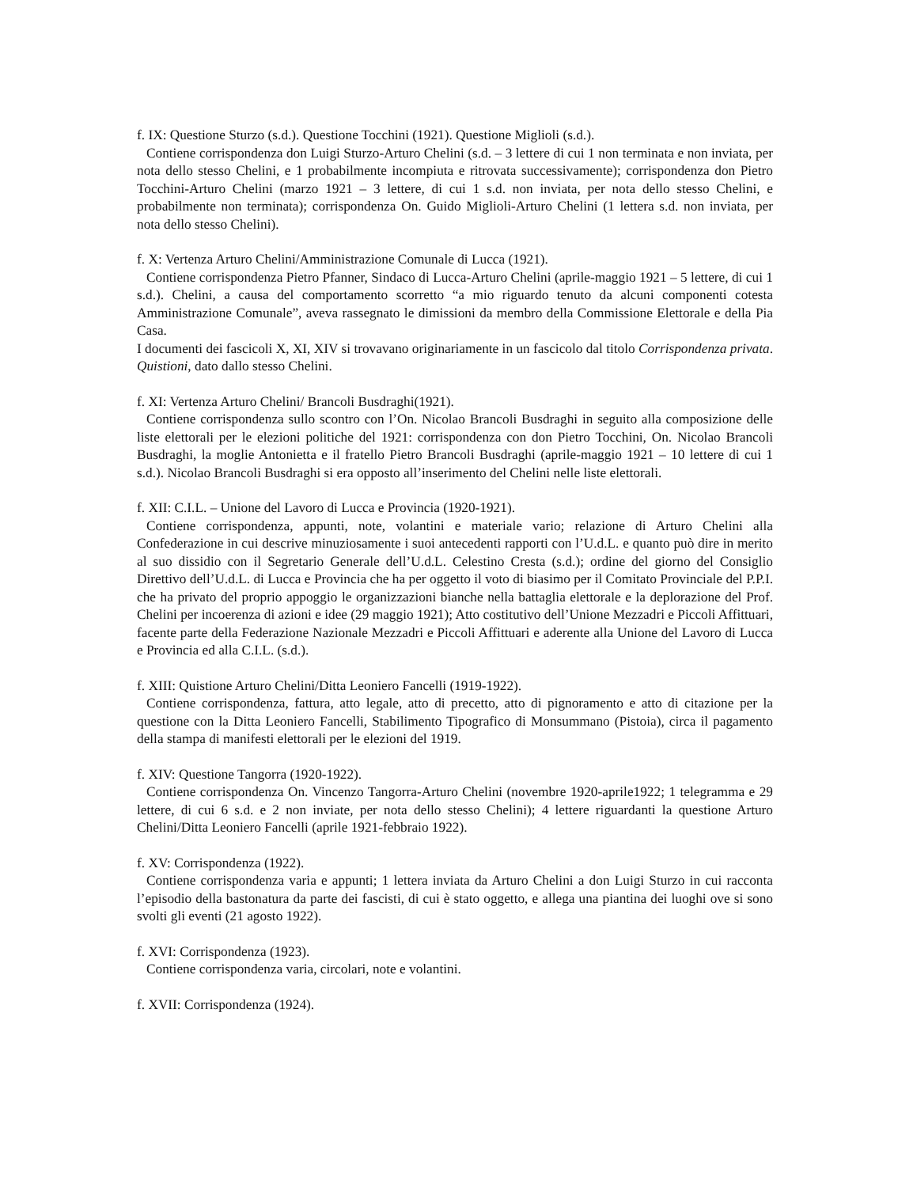f. IX: Questione Sturzo (s.d.). Questione Tocchini (1921). Questione Miglioli (s.d.).
Contiene corrispondenza don Luigi Sturzo-Arturo Chelini (s.d. – 3 lettere di cui 1 non terminata e non inviata, per nota dello stesso Chelini, e 1 probabilmente incompiuta e ritrovata successivamente); corrispondenza don Pietro Tocchini-Arturo Chelini (marzo 1921 – 3 lettere, di cui 1 s.d. non inviata, per nota dello stesso Chelini, e probabilmente non terminata); corrispondenza On. Guido Miglioli-Arturo Chelini (1 lettera s.d. non inviata, per nota dello stesso Chelini).
f. X: Vertenza Arturo Chelini/Amministrazione Comunale di Lucca (1921).
Contiene corrispondenza Pietro Pfanner, Sindaco di Lucca-Arturo Chelini (aprile-maggio 1921 – 5 lettere, di cui 1 s.d.). Chelini, a causa del comportamento scorretto “a mio riguardo tenuto da alcuni componenti cotesta Amministrazione Comunale”, aveva rassegnato le dimissioni da membro della Commissione Elettorale e della Pia Casa.
I documenti dei fascicoli X, XI, XIV si trovavano originariamente in un fascicolo dal titolo Corrispondenza privata. Quistioni, dato dallo stesso Chelini.
f. XI: Vertenza Arturo Chelini/ Brancoli Busdraghi(1921).
Contiene corrispondenza sullo scontro con l’On. Nicolao Brancoli Busdraghi in seguito alla composizione delle liste elettorali per le elezioni politiche del 1921: corrispondenza con don Pietro Tocchini, On. Nicolao Brancoli Busdraghi, la moglie Antonietta e il fratello Pietro Brancoli Busdraghi (aprile-maggio 1921 – 10 lettere di cui 1 s.d.). Nicolao Brancoli Busdraghi si era opposto all’inserimento del Chelini nelle liste elettorali.
f. XII: C.I.L. – Unione del Lavoro di Lucca e Provincia (1920-1921).
Contiene corrispondenza, appunti, note, volantini e materiale vario; relazione di Arturo Chelini alla Confederazione in cui descrive minuziosamente i suoi antecedenti rapporti con l’U.d.L. e quanto può dire in merito al suo dissidio con il Segretario Generale dell’U.d.L. Celestino Cresta (s.d.); ordine del giorno del Consiglio Direttivo dell’U.d.L. di Lucca e Provincia che ha per oggetto il voto di biasimo per il Comitato Provinciale del P.P.I. che ha privato del proprio appoggio le organizzazioni bianche nella battaglia elettorale e la deplorazione del Prof. Chelini per incoerenza di azioni e idee (29 maggio 1921); Atto costitutivo dell’Unione Mezzadri e Piccoli Affittuari, facente parte della Federazione Nazionale Mezzadri e Piccoli Affittuari e aderente alla Unione del Lavoro di Lucca e Provincia ed alla C.I.L. (s.d.).
f. XIII: Quistione Arturo Chelini/Ditta Leoniero Fancelli (1919-1922).
Contiene corrispondenza, fattura, atto legale, atto di precetto, atto di pignoramento e atto di citazione per la questione con la Ditta Leoniero Fancelli, Stabilimento Tipografico di Monsummano (Pistoia), circa il pagamento della stampa di manifesti elettorali per le elezioni del 1919.
f. XIV: Questione Tangorra (1920-1922).
Contiene corrispondenza On. Vincenzo Tangorra-Arturo Chelini (novembre 1920-aprile1922; 1 telegramma e 29 lettere, di cui 6 s.d. e 2 non inviate, per nota dello stesso Chelini); 4 lettere riguardanti la questione Arturo Chelini/Ditta Leoniero Fancelli (aprile 1921-febbraio 1922).
f. XV: Corrispondenza (1922).
Contiene corrispondenza varia e appunti; 1 lettera inviata da Arturo Chelini a don Luigi Sturzo in cui racconta l’episodio della bastonatura da parte dei fascisti, di cui è stato oggetto, e allega una piantina dei luoghi ove si sono svolti gli eventi (21 agosto 1922).
f. XVI: Corrispondenza (1923).
Contiene corrispondenza varia, circolari, note e volantini.
f. XVII: Corrispondenza (1924).